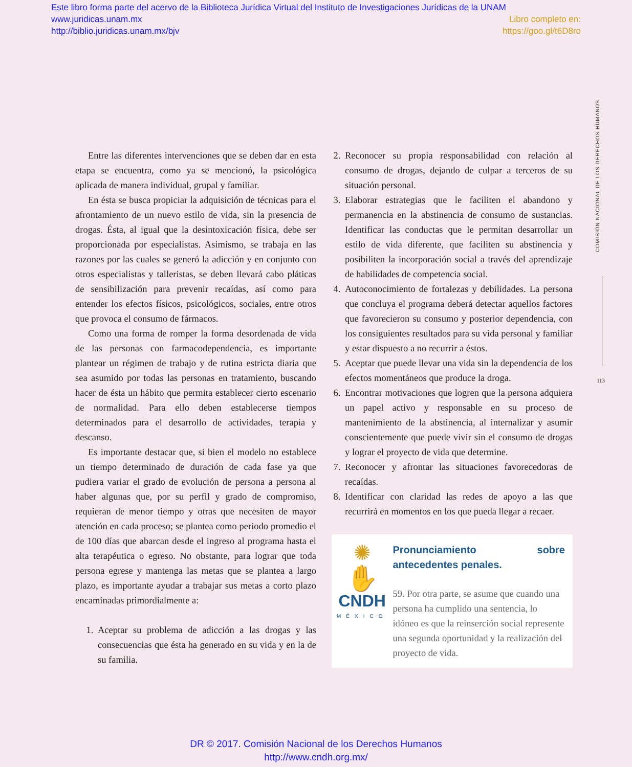Este libro forma parte del acervo de la Biblioteca Jurídica Virtual del Instituto de Investigaciones Jurídicas de la UNAM
www.juridicas.unam.mx Libro completo en:
http://biblio.juridicas.unam.mx/bjv https://goo.gl/t6D8ro
Entre las diferentes intervenciones que se deben dar en esta etapa se encuentra, como ya se mencionó, la psicológica aplicada de manera individual, grupal y familiar.
En ésta se busca propiciar la adquisición de técnicas para el afrontamiento de un nuevo estilo de vida, sin la presencia de drogas. Ésta, al igual que la desintoxicación física, debe ser proporcionada por especialistas. Asimismo, se trabaja en las razones por las cuales se generó la adicción y en conjunto con otros especialistas y talleristas, se deben llevará cabo pláticas de sensibilización para prevenir recaídas, así como para entender los efectos físicos, psicológicos, sociales, entre otros que provoca el consumo de fármacos.
Como una forma de romper la forma desordenada de vida de las personas con farmacodependencia, es importante plantear un régimen de trabajo y de rutina estricta diaria que sea asumido por todas las personas en tratamiento, buscando hacer de ésta un hábito que permita establecer cierto escenario de normalidad. Para ello deben establecerse tiempos determinados para el desarrollo de actividades, terapia y descanso.
Es importante destacar que, si bien el modelo no establece un tiempo determinado de duración de cada fase ya que pudiera variar el grado de evolución de persona a persona al haber algunas que, por su perfil y grado de compromiso, requieran de menor tiempo y otras que necesiten de mayor atención en cada proceso; se plantea como periodo promedio el de 100 días que abarcan desde el ingreso al programa hasta el alta terapéutica o egreso. No obstante, para lograr que toda persona egrese y mantenga las metas que se plantea a largo plazo, es importante ayudar a trabajar sus metas a corto plazo encaminadas primordialmente a:
1. Aceptar su problema de adicción a las drogas y las consecuencias que ésta ha generado en su vida y en la de su familia.
2. Reconocer su propia responsabilidad con relación al consumo de drogas, dejando de culpar a terceros de su situación personal.
3. Elaborar estrategias que le faciliten el abandono y permanencia en la abstinencia de consumo de sustancias. Identificar las conductas que le permitan desarrollar un estilo de vida diferente, que faciliten su abstinencia y posibiliten la incorporación social a través del aprendizaje de habilidades de competencia social.
4. Autoconocimiento de fortalezas y debilidades. La persona que concluya el programa deberá detectar aquellos factores que favorecieron su consumo y posterior dependencia, con los consiguientes resultados para su vida personal y familiar y estar dispuesto a no recurrir a éstos.
5. Aceptar que puede llevar una vida sin la dependencia de los efectos momentáneos que produce la droga.
6. Encontrar motivaciones que logren que la persona adquiera un papel activo y responsable en su proceso de mantenimiento de la abstinencia, al internalizar y asumir conscientemente que puede vivir sin el consumo de drogas y lograr el proyecto de vida que determine.
7. Reconocer y afrontar las situaciones favorecedoras de recaídas.
8. Identificar con claridad las redes de apoyo a las que recurrirá en momentos en los que pueda llegar a recaer.
✺
✋
CNDH
MÉXICO
Pronunciamiento sobre antecedentes penales.
59. Por otra parte, se asume que cuando una persona ha cumplido una sentencia, lo idóneo es que la reinserción social represente una segunda oportunidad y la realización del proyecto de vida.
COMISIÓN NACIONAL DE LOS DERECHOS HUMANOS
113
DR © 2017. Comisión Nacional de los Derechos Humanos
http://www.cndh.org.mx/